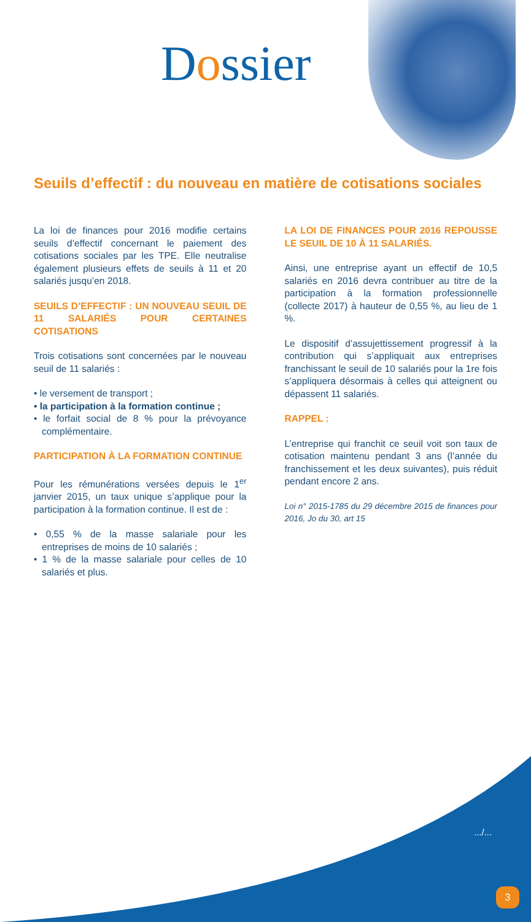Dossier
Seuils d’effectif : du nouveau en matière de cotisations sociales
La loi de finances pour 2016 modifie certains seuils d’effectif concernant le paiement des cotisations sociales par les TPE. Elle neutralise également plusieurs effets de seuils à 11 et 20 salariés jusqu’en 2018.
SEUILS D’EFFECTIF : UN NOUVEAU SEUIL DE 11 SALARIÉS POUR CERTAINES COTISATIONS
Trois cotisations sont concernées par le nouveau seuil de 11 salariés :
• le versement de transport ;
• la participation à la formation continue ;
• le forfait social de 8 % pour la prévoyance complémentaire.
PARTICIPATION À LA FORMATION CONTINUE
Pour les rémunérations versées depuis le 1<sup>er</sup> janvier 2015, un taux unique s’applique pour la participation à la formation continue. Il est de :
• 0,55 % de la masse salariale pour les entreprises de moins de 10 salariés ;
• 1 % de la masse salariale pour celles de 10 salariés et plus.
LA LOI DE FINANCES POUR 2016 REPOUSSE LE SEUIL DE 10 À 11 SALARIÉS.
Ainsi, une entreprise ayant un effectif de 10,5 salariés en 2016 devra contribuer au titre de la participation à la formation professionnelle (collecte 2017) à hauteur de 0,55 %, au lieu de 1 %.
Le dispositif d’assujettissement progressif à la contribution qui s’appliquait aux entreprises franchissant le seuil de 10 salariés pour la 1re fois s’appliquera désormais à celles qui atteignent ou dépassent 11 salariés.
RAPPEL :
L’entreprise qui franchit ce seuil voit son taux de cotisation maintenu pendant 3 ans (l’année du franchissement et les deux suivantes), puis réduit pendant encore 2 ans.
Loi n° 2015-1785 du 29 décembre 2015 de finances pour 2016, Jo du 30, art 15
.../...
3